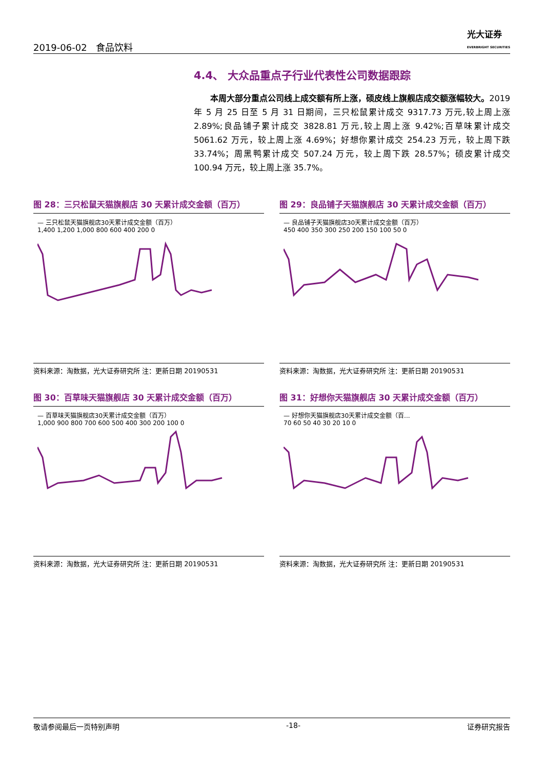2019-06-02 食品饮料
光大证券
EVERBRIGHT SECURITIES
4.4、 大众品重点子行业代表性公司数据跟踪
本周大部分重点公司线上成交额有所上涨，硕皮线上旗舰店成交额涨幅较大。2019 年 5 月 25 日至 5 月 31 日期间，三只松鼠累计成交 9317.73 万元,较上周上涨 2.89%;良品铺子累计成交 3828.81 万元,较上周上涨 9.42%;百草味累计成交 5061.62 万元，较上周上涨 4.69%；好想你累计成交 254.23 万元，较上周下跌 33.74%；周黑鸭累计成交 507.24 万元，较上周下跌 28.57%；硕皮累计成交 100.94 万元，较上周上涨 35.7%。
图 28：三只松鼠天猫旗舰店 30 天累计成交金额（百万）
— 三只松鼠天猫旗舰店30天累计成交金额（百万）
1,400 1,200 1,000 800 600 400 200 0
资料来源：淘数据，光大证券研究所 注：更新日期 20190531
图 29：良品铺子天猫旗舰店 30 天累计成交金额（百万）
— 良品铺子天猫旗舰店30天累计成交金额（百万）
450 400 350 300 250 200 150 100 50 0
资料来源：淘数据，光大证券研究所 注：更新日期 20190531
图 30：百草味天猫旗舰店 30 天累计成交金额（百万）
— 百草味天猫旗舰店30天累计成交金额（百万）
1,000 900 800 700 600 500 400 300 200 100 0
资料来源：淘数据，光大证券研究所 注：更新日期 20190531
图 31：好想你天猫旗舰店 30 天累计成交金额（百万）
— 好想你天猫旗舰店30天累计成交金额（百...
70 60 50 40 30 20 10 0
资料来源：淘数据，光大证券研究所 注：更新日期 20190531
敬请参阅最后一页特别声明 -18- 证券研究报告